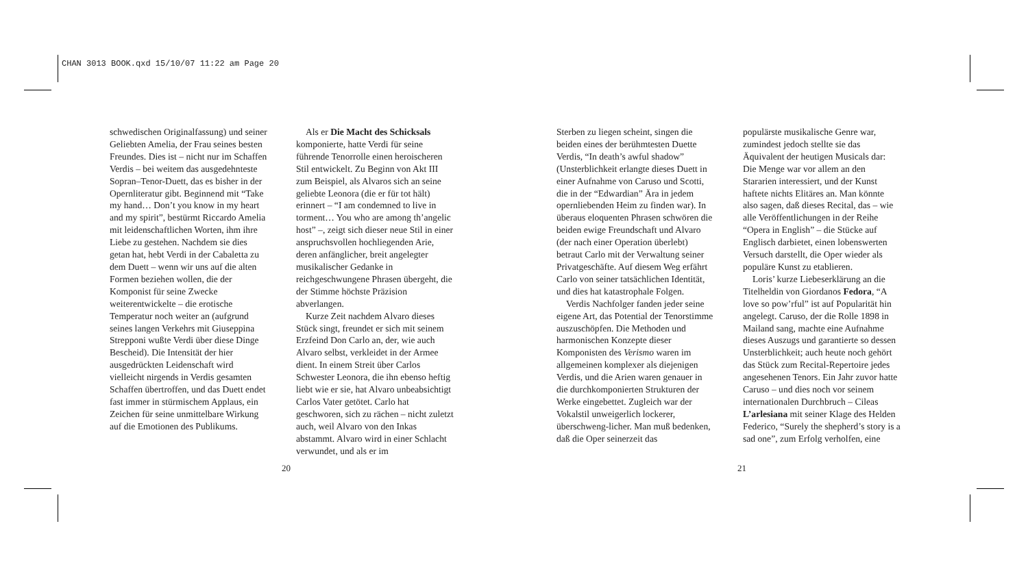CHAN 3013 BOOK.qxd 15/10/07 11:22 am Page 20
schwedischen Originalfassung) und seiner Geliebten Amelia, der Frau seines besten Freundes. Dies ist – nicht nur im Schaffen Verdis – bei weitem das ausgedehnteste Sopran–Tenor-Duett, das es bisher in der Opernliteratur gibt. Beginnend mit “Take my hand… Don’t you know in my heart and my spirit”, bestürmt Riccardo Amelia mit leidenschaftlichen Worten, ihm ihre Liebe zu gestehen. Nachdem sie dies getan hat, hebt Verdi in der Cabaletta zu dem Duett – wenn wir uns auf die alten Formen beziehen wollen, die der Komponist für seine Zwecke weiterentwickelte – die erotische Temperatur noch weiter an (aufgrund seines langen Verkehrs mit Giuseppina Strepponi wußte Verdi über diese Dinge Bescheid). Die Intensität der hier ausgedrückten Leidenschaft wird vielleicht nirgends in Verdis gesamten Schaffen übertroffen, und das Duett endet fast immer in stürmischem Applaus, ein Zeichen für seine unmittelbare Wirkung auf die Emotionen des Publikums.
Als er Die Macht des Schicksals komponierte, hatte Verdi für seine führende Tenorrolle einen heroischeren Stil entwickelt. Zu Beginn von Akt III zum Beispiel, als Alvaros sich an seine geliebte Leonora (die er für tot hält) erinnert – “I am condemned to live in torment… You who are among th’angelic host” –, zeigt sich dieser neue Stil in einer anspruchsvollen hochliegenden Arie, deren anfänglicher, breit angelegter musikalischer Gedanke in reichgeschwungene Phrasen übergeht, die der Stimme höchste Präzision abverlangen.
Kurze Zeit nachdem Alvaro dieses Stück singt, freundet er sich mit seinem Erzfeind Don Carlo an, der, wie auch Alvaro selbst, verkleidet in der Armee dient. In einem Streit über Carlos Schwester Leonora, die ihn ebenso heftig liebt wie er sie, hat Alvaro unbeabsichtigt Carlos Vater getötet. Carlo hat geschworen, sich zu rächen – nicht zuletzt auch, weil Alvaro von den Inkas abstammt. Alvaro wird in einer Schlacht verwundet, und als er im
Sterben zu liegen scheint, singen die beiden eines der berühmtesten Duette Verdis, “In death’s awful shadow” (Unsterblichkeit erlangte dieses Duett in einer Aufnahme von Caruso und Scotti, die in der “Edwardian” Ära in jedem opernliebenden Heim zu finden war). In überaus eloquenten Phrasen schwören die beiden ewige Freundschaft und Alvaro (der nach einer Operation überlebt) betraut Carlo mit der Verwaltung seiner Privatgeschäfte. Auf diesem Weg erfährt Carlo von seiner tatsächlichen Identität, und dies hat katastrophale Folgen.
Verdis Nachfolger fanden jeder seine eigene Art, das Potential der Tenorstimme auszuschöpfen. Die Methoden und harmonischen Konzepte dieser Komponisten des Verismo waren im allgemeinen komplexer als diejenigen Verdis, und die Arien waren genauer in die durchkomponierten Strukturen der Werke eingebettet. Zugleich war der Vokalstil unweigerlich lockerer, überschweng-licher. Man muß bedenken, daß die Oper seinerzeit das
populärste musikalische Genre war, zumindest jedoch stellte sie das Äquivalent der heutigen Musicals dar: Die Menge war vor allem an den Stararien interessiert, und der Kunst haftete nichts Elitäres an. Man könnte also sagen, daß dieses Recital, das – wie alle Veröffentlichungen in der Reihe “Opera in English” – die Stücke auf Englisch darbietet, einen lobenswerten Versuch darstellt, die Oper wieder als populäre Kunst zu etablieren.
Loris’ kurze Liebeserklärung an die Titelheldin von Giordanos Fedora, “A love so pow’rful” ist auf Popularität hin angelegt. Caruso, der die Rolle 1898 in Mailand sang, machte eine Aufnahme dieses Auszugs und garantierte so dessen Unsterblichkeit; auch heute noch gehört das Stück zum Recital-Repertoire jedes angesehenen Tenors. Ein Jahr zuvor hatte Caruso – und dies noch vor seinem internationalen Durchbruch – Cileas L’arlesiana mit seiner Klage des Helden Federico, “Surely the shepherd’s story is a sad one”, zum Erfolg verholfen, eine
20 21